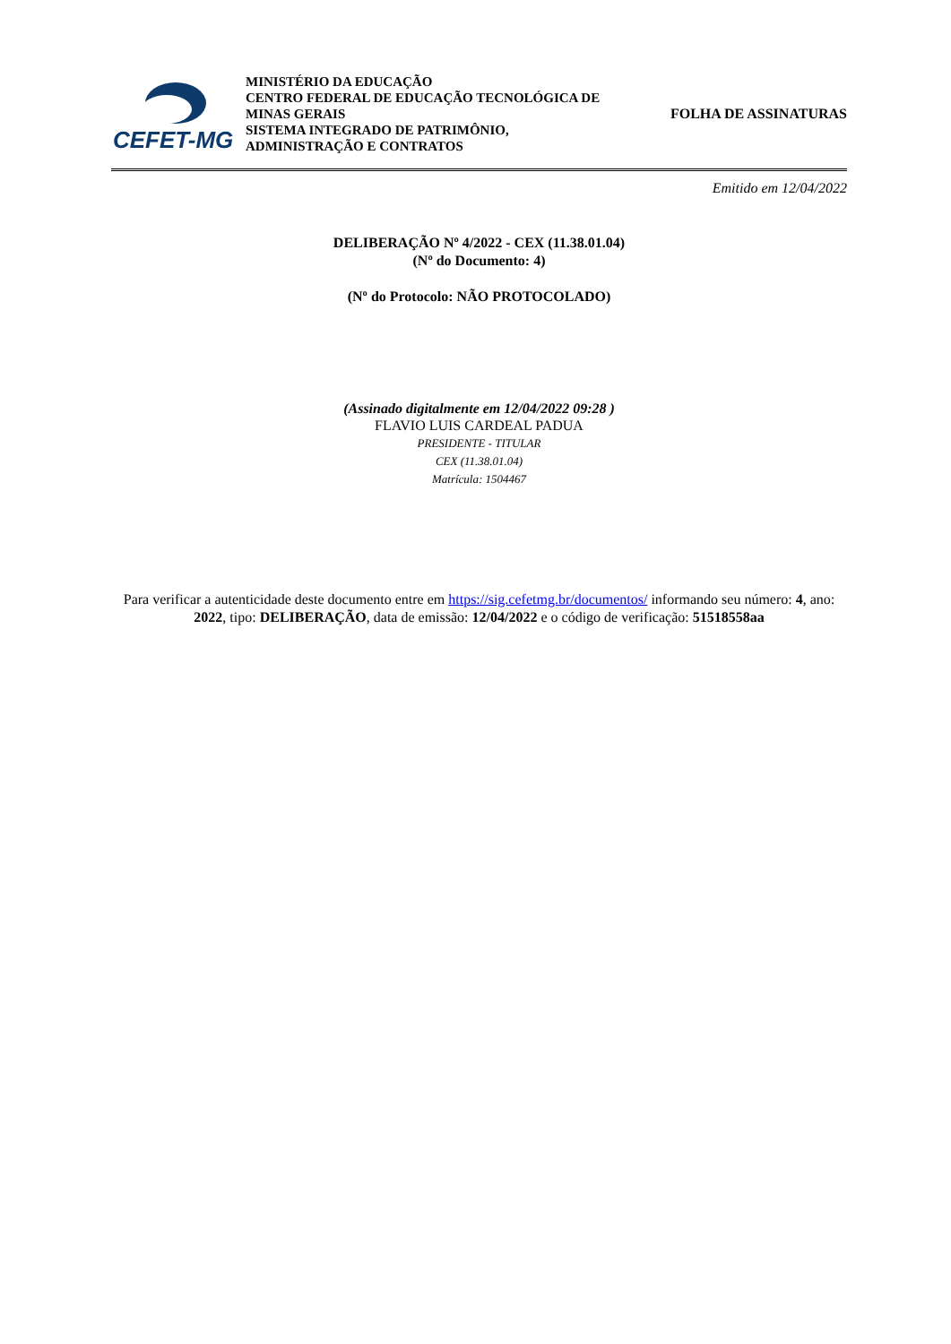CEFET-MG
MINISTÉRIO DA EDUCAÇÃO
CENTRO FEDERAL DE EDUCAÇÃO TECNOLÓGICA DE
MINAS GERAIS
SISTEMA INTEGRADO DE PATRIMÔNIO,
ADMINISTRAÇÃO E CONTRATOS
FOLHA DE ASSINATURAS
Emitido em 12/04/2022
DELIBERAÇÃO Nº 4/2022 - CEX (11.38.01.04)
(Nº do Documento: 4)
(Nº do Protocolo: NÃO PROTOCOLADO)
(Assinado digitalmente em 12/04/2022 09:28 )
FLAVIO LUIS CARDEAL PADUA
PRESIDENTE - TITULAR
CEX (11.38.01.04)
Matrícula: 1504467
Para verificar a autenticidade deste documento entre em https://sig.cefetmg.br/documentos/ informando seu número: 4, ano: 2022, tipo: DELIBERAÇÃO, data de emissão: 12/04/2022 e o código de verificação: 51518558aa